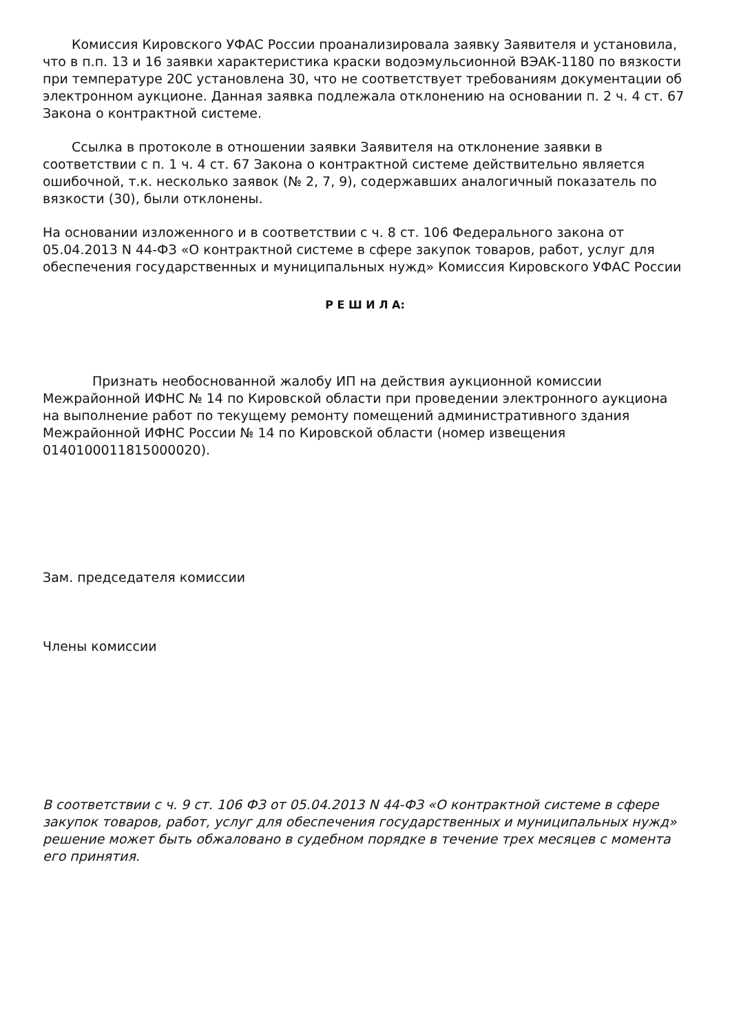Комиссия Кировского УФАС России проанализировала заявку Заявителя и установила, что в п.п. 13 и 16 заявки характеристика краски водоэмульсионной ВЭАК-1180 по вязкости при температуре 20С установлена 30, что не соответствует требованиям документации об электронном аукционе. Данная заявка подлежала отклонению на основании п. 2 ч. 4 ст. 67 Закона о контрактной системе.
Ссылка в протоколе в отношении заявки Заявителя на отклонение заявки в соответствии с п. 1 ч. 4 ст. 67 Закона о контрактной системе действительно является ошибочной, т.к. несколько заявок (№ 2, 7, 9), содержавших аналогичный показатель по вязкости (30), были отклонены.
На основании изложенного и в соответствии с ч. 8 ст. 106 Федерального закона от 05.04.2013 N 44-ФЗ «О контрактной системе в сфере закупок товаров, работ, услуг для обеспечения государственных и муниципальных нужд» Комиссия Кировского УФАС России
Р Е Ш И Л А:
Признать необоснованной жалобу ИП на действия аукционной комиссии Межрайонной ИФНС № 14 по Кировской области при проведении электронного аукциона на выполнение работ по текущему ремонту помещений административного здания Межрайонной ИФНС России № 14 по Кировской области (номер извещения 0140100011815000020).
Зам. председателя комиссии
Члены комиссии
В соответствии с ч. 9 ст. 106 ФЗ от 05.04.2013 N 44-ФЗ «О контрактной системе в сфере закупок товаров, работ, услуг для обеспечения государственных и муниципальных нужд» решение может быть обжаловано в судебном порядке в течение трех месяцев с момента его принятия.